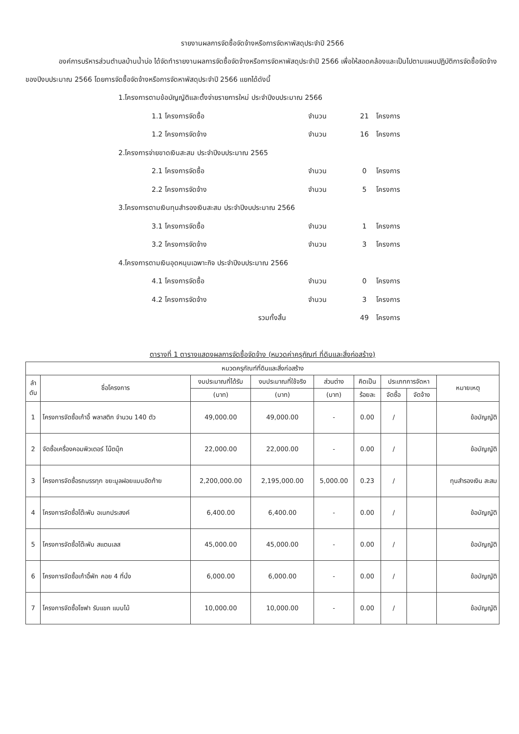รายงานผลการจัดซื้อจัดจ้างหรือการจัดหาพัสดุประจำปี 2566
องค์การบริหารส่วนตำบลบ้านน้ำบ่อ ได้จัดทำรายงานผลการจัดซื้อจัดจ้างหรือการจัดหาพัสดุประจำปี 2566 เพื่อให้สอดคล้องและเป็นไปตามแผนปฏิบัติการจัดซื้อจัดจ้างของปีงบประมาณ 2566 โดยการจัดซื้อจัดจ้างหรือการจัดหาพัสดุประจำปี 2566 แยกได้ดังนี้
1.โครงการตามข้อบัญญัติและตั้งจ่ายรายการใหม่ ประจำปีงบประมาณ 2566
1.1 โครงการจัดซื้อ จำนวน 21 โครงการ
1.2 โครงการจัดจ้าง จำนวน 16 โครงการ
2.โครงการจ่ายขาดเงินสะสม ประจำปีงบประมาณ 2565
2.1 โครงการจัดซื้อ จำนวน 0 โครงการ
2.2 โครงการจัดจ้าง จำนวน 5 โครงการ
3.โครงการตามเงินทุนสำรองเงินสะสม ประจำปีงบประมาณ 2566
3.1 โครงการจัดซื้อ จำนวน 1 โครงการ
3.2 โครงการจัดจ้าง จำนวน 3 โครงการ
4.โครงการตามเงินอุดหนุนเฉพาะกิจ ประจำปีงบประมาณ 2566
4.1 โครงการจัดซื้อ จำนวน 0 โครงการ
4.2 โครงการจัดจ้าง จำนวน 3 โครงการ
รวมทั้งสิ้น 49 โครงการ
ตารางที่ 1 ตารางแสดงผลการจัดซื้อจัดจ้าง (หมวดค่าครุภัณฑ์ ที่ดินและสิ่งก่อสร้าง)
| หมวดครุภัณฑ์ที่ดินและสิ่งก่อสร้าง | | | | | | | | |
| --- | --- | --- | --- | --- | --- | --- | --- | --- |
| ลำ ดับ | ชื่อโครงการ | งบประมาณที่ได้รับ | งบประมาณที่ใช้จริง | ส่วนต่าง | คิดเป็น | ประเภทการจัดหา | | หมายเหตุ |
| | | (บาท) | (บาท) | (บาท) | ร้อยละ | จัดซื้อ | จัดจ้าง | |
| 1 | โครงการจัดซื้อเก้าอี้ พลาสติก จำนวน 140 ตัว | 49,000.00 | 49,000.00 | - | 0.00 | / | | ข้อบัญญัติ |
| 2 | จัดซื้อเครื่องคอมพิวเตอร์ โน๊ตบุ๊ก | 22,000.00 | 22,000.00 | - | 0.00 | / | | ข้อบัญญัติ |
| 3 | โครงการจัดซื้อรถบรรทุก ขยะมูลฝอยแบบอัดท้าย | 2,200,000.00 | 2,195,000.00 | 5,000.00 | 0.23 | / | | ทุนสำรองเงิน สะสม |
| 4 | โครงการจัดซื้อโต๊ะพับ อเนกประสงค์ | 6,400.00 | 6,400.00 | - | 0.00 | / | | ข้อบัญญัติ |
| 5 | โครงการจัดซื้อโต๊ะพับ สแตนเลส | 45,000.00 | 45,000.00 | - | 0.00 | / | | ข้อบัญญัติ |
| 6 | โครงการจัดซื้อเก้าอี้พัก คอย 4 ที่นั่ง | 6,000.00 | 6,000.00 | - | 0.00 | / | | ข้อบัญญัติ |
| 7 | โครงการจัดซื้อโซฟา รับแขก แบบไม้ | 10,000.00 | 10,000.00 | - | 0.00 | / | | ข้อบัญญัติ |